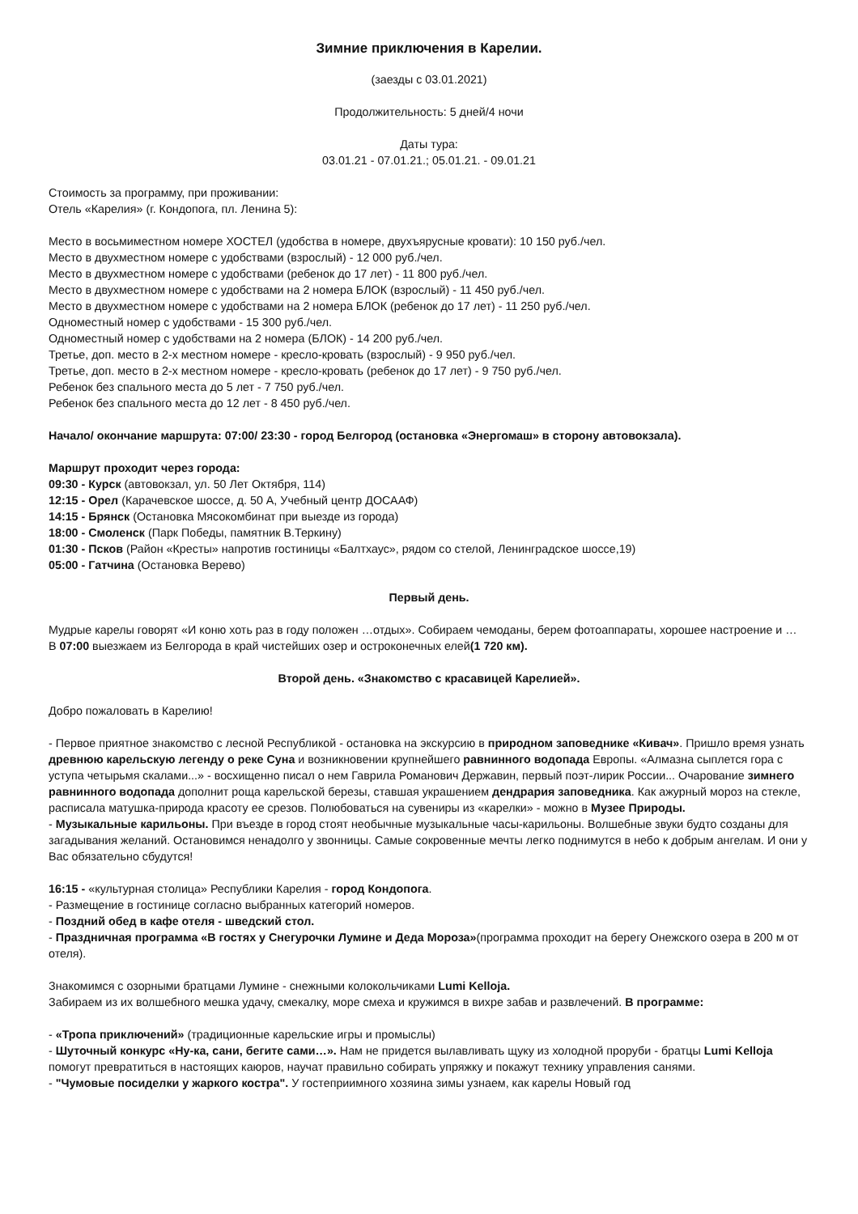Зимние приключения в Карелии.
(заезды с 03.01.2021)
Продолжительность: 5 дней/4 ночи
Даты тура:
03.01.21 - 07.01.21.; 05.01.21. - 09.01.21
Стоимость за программу, при проживании:
Отель «Карелия» (г. Кондопога, пл. Ленина 5):
Место в восьмиместном номере ХОСТЕЛ (удобства в номере, двухъярусные кровати): 10 150 руб./чел.
Место в двухместном номере с удобствами (взрослый) - 12 000 руб./чел.
Место в двухместном номере с удобствами (ребенок до 17 лет) - 11 800 руб./чел.
Место в двухместном номере с удобствами на 2 номера БЛОК (взрослый) - 11 450 руб./чел.
Место в двухместном номере с удобствами на 2 номера БЛОК (ребенок до 17 лет) - 11 250 руб./чел.
Одноместный номер с удобствами - 15 300 руб./чел.
Одноместный номер с удобствами на 2 номера (БЛОК) - 14 200 руб./чел.
Третье, доп. место в 2-х местном номере - кресло-кровать (взрослый) - 9 950 руб./чел.
Третье, доп. место в 2-х местном номере - кресло-кровать (ребенок до 17 лет) - 9 750 руб./чел.
Ребенок без спального места до 5 лет - 7 750 руб./чел.
Ребенок без спального места до 12 лет - 8 450 руб./чел.
Начало/ окончание маршрута: 07:00/ 23:30 - город Белгород (остановка «Энергомаш» в сторону автовокзала).
Маршрут проходит через города:
09:30 - Курск (автовокзал, ул. 50 Лет Октября, 114)
12:15 - Орел (Карачевское шоссе, д. 50 А, Учебный центр ДОСААФ)
14:15 - Брянск (Остановка Мясокомбинат при выезде из города)
18:00 - Смоленск (Парк Победы, памятник В.Теркину)
01:30 - Псков (Район «Кресты» напротив гостиницы «Балтхаус», рядом со стелой, Ленинградское шоссе,19)
05:00 - Гатчина (Остановка Верево)
Первый день.
Мудрые карелы говорят «И коню хоть раз в году положен …отдых». Собираем чемоданы, берем фотоаппараты, хорошее настроение и …
В 07:00 выезжаем из Белгорода в край чистейших озер и остроконечных елей(1 720 км).
Второй день. «Знакомство с красавицей Карелией».
Добро пожаловать в Карелию!
- Первое приятное знакомство с лесной Республикой - остановка на экскурсию в природном заповеднике «Кивач». Пришло время узнать древнюю карельскую легенду о реке Суна и возникновении крупнейшего равнинного водопада Европы. «Алмазна сыплется гора с уступа четырьмя скалами...» - восхищенно писал о нем Гаврила Романович Державин, первый поэт-лирик России... Очарование зимнего равнинного водопада дополнит роща карельской березы, ставшая украшением дендрария заповедника. Как ажурный мороз на стекле, расписала матушка-природа красоту ее срезов. Полюбоваться на сувениры из «карелки» - можно в Музее Природы.
- Музыкальные карильоны. При въезде в город стоят необычные музыкальные часы-карильоны. Волшебные звуки будто созданы для загадывания желаний. Остановимся ненадолго у звонницы. Самые сокровенные мечты легко поднимутся в небо к добрым ангелам. И они у Вас обязательно сбудутся!
16:15 - «культурная столица» Республики Карелия - город Кондопога.
- Размещение в гостинице согласно выбранных категорий номеров.
- Поздний обед в кафе отеля - шведский стол.
- Праздничная программа «В гостях у Снегурочки Лумине и Деда Мороза»(программа проходит на берегу Онежского озера в 200 м от отеля).
Знакомимся с озорными братцами Лумине - снежными колокольчиками Lumi Kelloja.
Забираем из их волшебного мешка удачу, смекалку, море смеха и кружимся в вихре забав и развлечений. В программе:
- «Тропа приключений» (традиционные карельские игры и промыслы)
- Шуточный конкурс «Ну-ка, сани, бегите сами…». Нам не придется вылавливать щуку из холодной проруби - братцы Lumi Kelloja помогут превратиться в настоящих каюров, научат правильно собирать упряжку и покажут технику управления санями.
- "Чумовые посиделки у жаркого костра". У гостеприимного хозяина зимы узнаем, как карелы Новый год